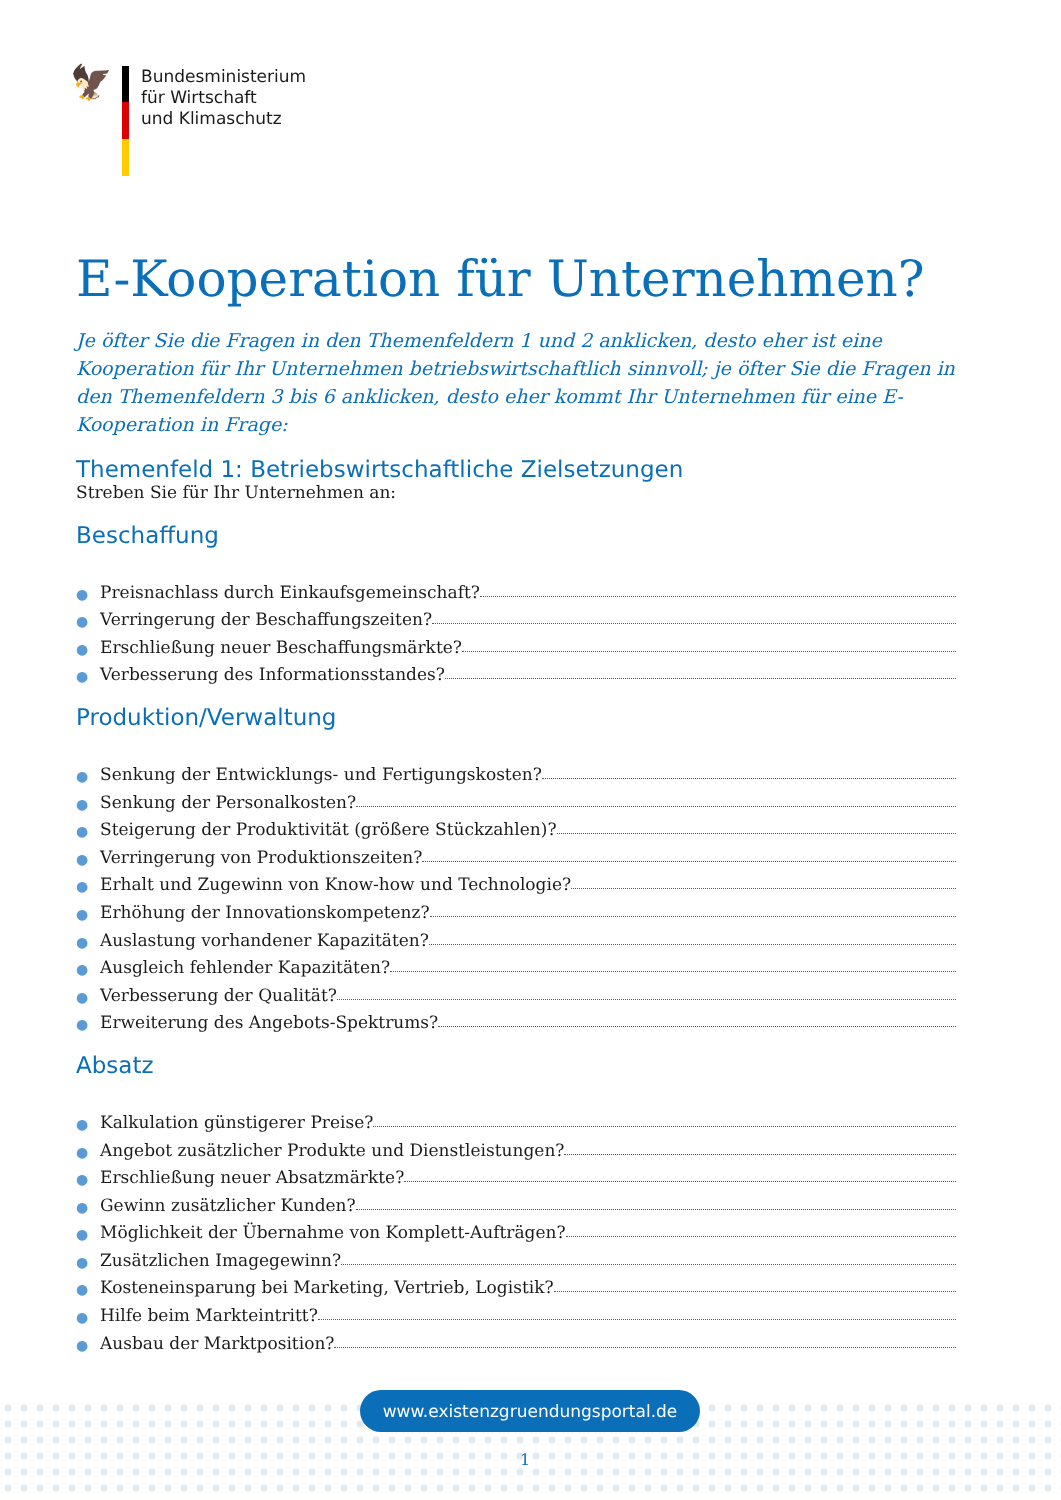🦅
Bundesministerium
für Wirtschaft
und Klimaschutz
E-Kooperation für Unternehmen?
Je öfter Sie die Fragen in den Themenfeldern 1 und 2 anklicken, desto eher ist eine Kooperation für Ihr Unternehmen betriebswirtschaftlich sinnvoll; je öfter Sie die Fragen in den Themen­feldern 3 bis 6 anklicken, desto eher kommt Ihr Unternehmen für eine E-Kooperation in Frage:
Themenfeld 1: Betriebswirtschaftliche Zielsetzungen
Streben Sie für Ihr Unternehmen an:
Beschaffung
● Preisnachlass durch Einkaufsgemeinschaft?
● Verringerung der Beschaffungszeiten?
● Erschließung neuer Beschaffungsmärkte?
● Verbesserung des Informationsstandes?
Produktion/Verwaltung
● Senkung der Entwicklungs- und Fertigungskosten?
● Senkung der Personalkosten?
● Steigerung der Produktivität (größere Stückzahlen)?
● Verringerung von Produktionszeiten?
● Erhalt und Zugewinn von Know-how und Technologie?
● Erhöhung der Innovationskompetenz?
● Auslastung vorhandener Kapazitäten?
● Ausgleich fehlender Kapazitäten?
● Verbesserung der Qualität?
● Erweiterung des Angebots-Spektrums?
Absatz
● Kalkulation günstigerer Preise?
● Angebot zusätzlicher Produkte und Dienstleistungen?
● Erschließung neuer Absatzmärkte?
● Gewinn zusätzlicher Kunden?
● Möglichkeit der Übernahme von Komplett-Aufträgen?
● Zusätzlichen Imagegewinn?
● Kosteneinsparung bei Marketing, Vertrieb, Logistik?
● Hilfe beim Markteintritt?
● Ausbau der Marktposition?
www.existenzgruendungsportal.de
1